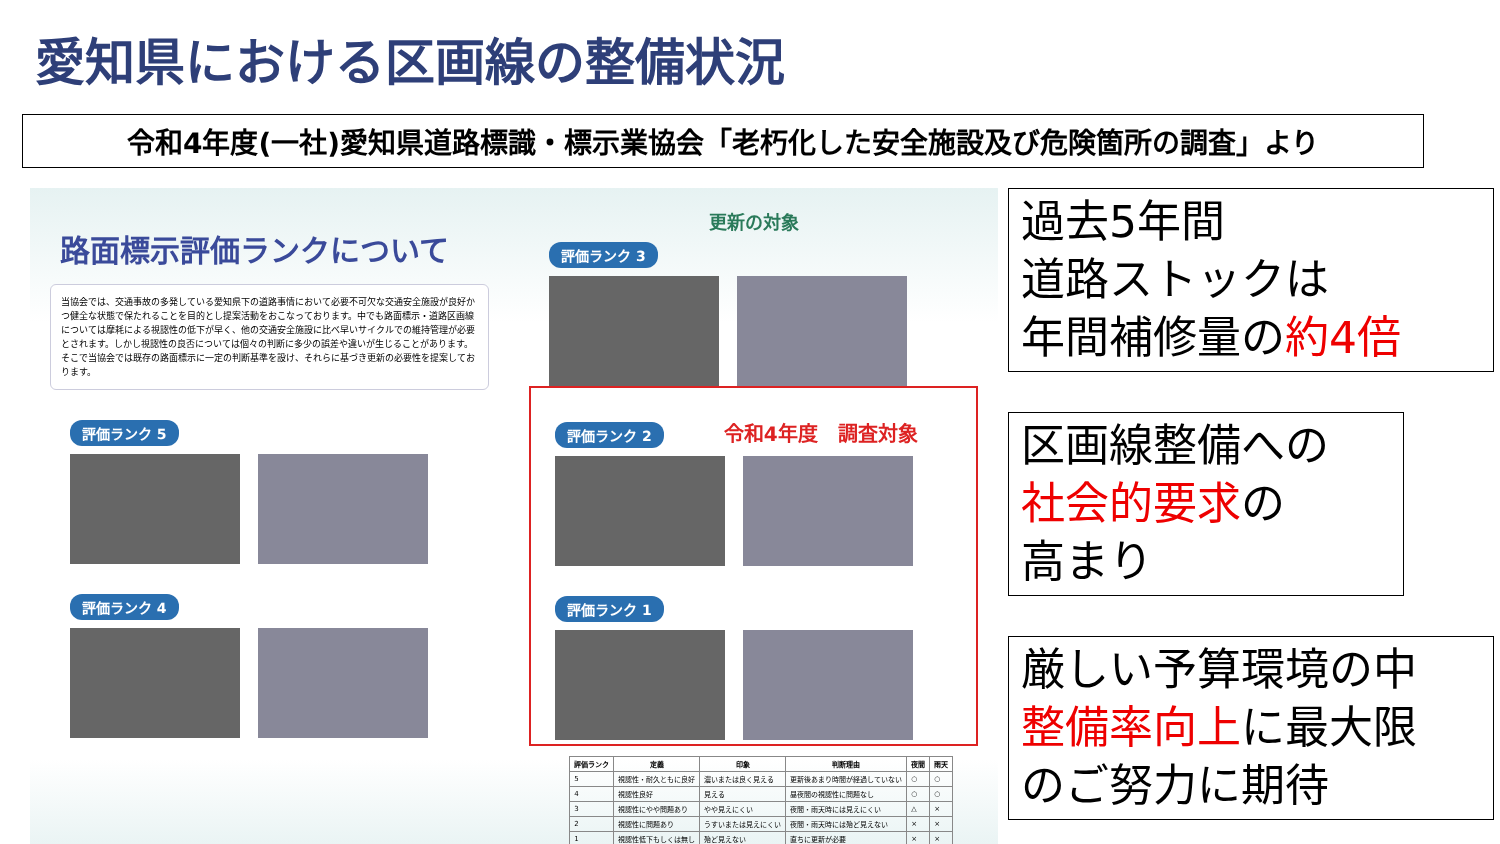愛知県における区画線の整備状況
令和4年度(一社)愛知県道路標識・標示業協会「老朽化した安全施設及び危険箇所の調査」より
路面標示評価ランクについて
当協会では、交通事故の多発している愛知県下の道路事情において必要不可欠な交通安全施設が良好かつ健全な状態で保たれることを目的とし提案活動をおこなっております。中でも路面標示・道路区画線については摩耗による視認性の低下が早く、他の交通安全施設に比べ早いサイクルでの維持管理が必要とされます。しかし視認性の良否については個々の判断に多少の誤差や違いが生じることがあります。そこで当協会では既存の路面標示に一定の判断基準を設け、それらに基づき更新の必要性を提案しております。
評価ランク 5 評価ランク 4
更新の対象
評価ランク 3
評価ランク 2
令和4年度　調査対象
評価ランク 1
| 評価ランク | 定義 | 印象 | 判断理由 | 夜間 | 雨天 |
| --- | --- | --- | --- | --- | --- |
| 5 | 視認性・耐久ともに良好 | 濃いまたは良く見える | 更新後あまり時間が経過していない | ○ | ○ |
| 4 | 視認性良好 | 見える | 昼夜間の視認性に問題なし | ○ | ○ |
| 3 | 視認性にやや問題あり | やや見えにくい | 夜間・雨天時には見えにくい | △ | × |
| 2 | 視認性に問題あり | うすいまたは見えにくい | 夜間・雨天時には殆ど見えない | × | × |
| 1 | 視認性低下もしくは無し | 殆ど見えない | 直ちに更新が必要 | × | × |
過去5年間
道路ストックは
年間補修量の約4倍
区画線整備への
社会的要求の
高まり
厳しい予算環境の中
整備率向上に最大限
のご努力に期待